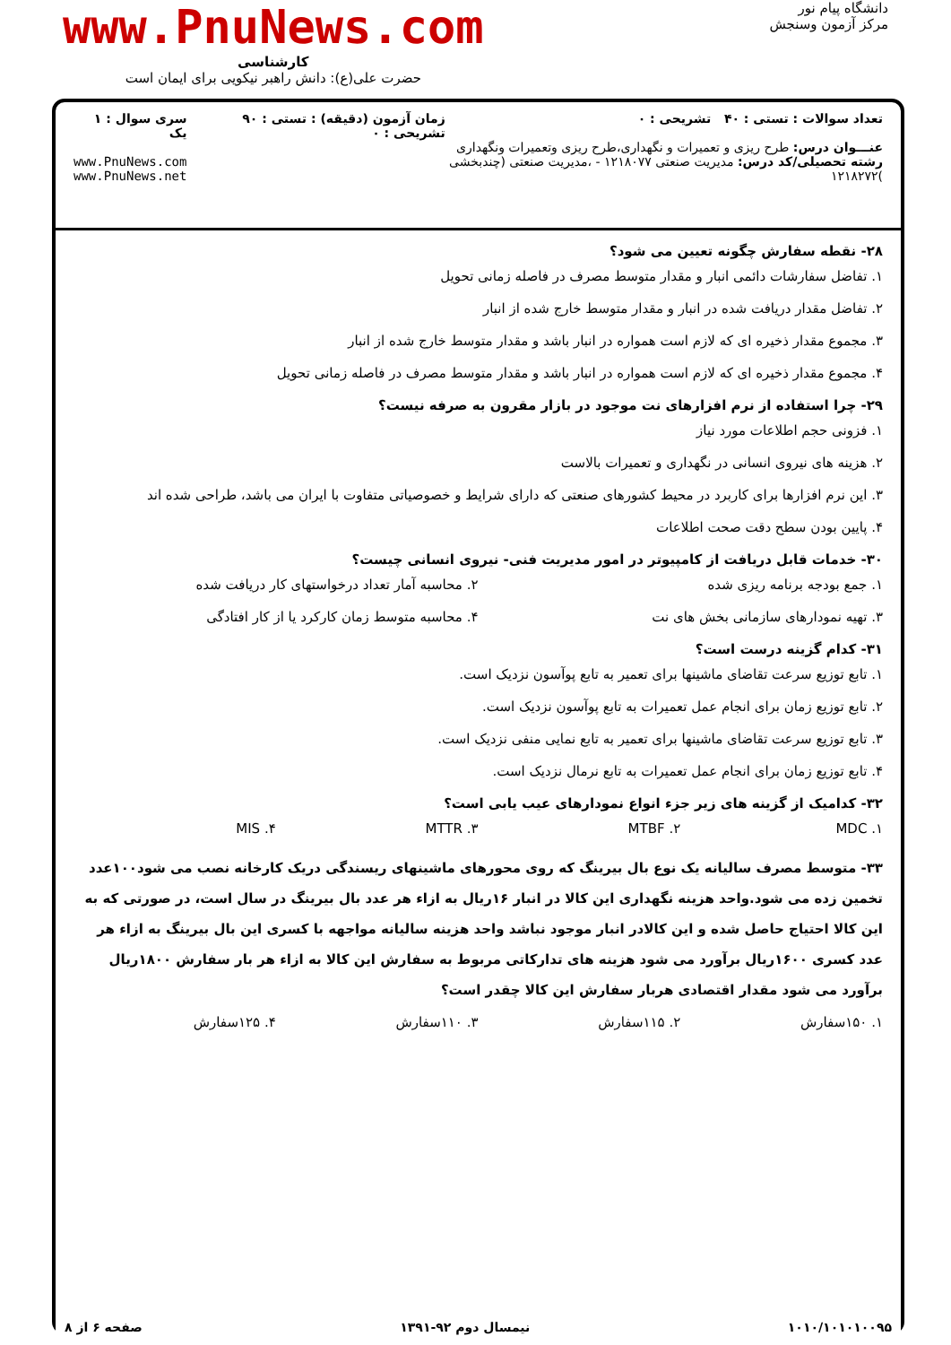دانشگاه پیام نور
مرکز آزمون وسنجش
www.PnuNews.com
کارشناسی
حضرت علی(ع): دانش راهبر نیکویی برای ایمان است
تعداد سوالات : تستی : ۴۰ تشریحی : ۰
عنـــوان درس: طرح ریزی و تعمیرات و نگهداری،طرح ریزی وتعمیرات ونگهداری
رشته تحصیلی/کد درس: مدیریت صنعتی ۱۲۱۸۰۷۷ - ،مدیریت صنعتی (چندبخشی )۱۲۱۸۲۷۲
زمان آزمون (دقیقه) : تستی : ۹۰ تشریحی : ۰
سری سوال : ۱ یک
www.PnuNews.com
www.PnuNews.net
۲۸- نقطه سفارش چگونه تعیین می شود؟
۱. تفاضل سفارشات دائمی انبار و مقدار متوسط مصرف در فاصله زمانی تحویل
۲. تفاضل مقدار دریافت شده در انبار و مقدار متوسط خارج شده از انبار
۳. مجموع مقدار ذخیره ای که لازم است همواره در انبار باشد و مقدار متوسط خارج شده از انبار
۴. مجموع مقدار ذخیره ای که لازم است همواره در انبار باشد و مقدار متوسط مصرف در فاصله زمانی تحویل
۲۹- چرا استفاده از نرم افزارهای نت موجود در بازار مقرون به صرفه نیست؟
۱. فزونی حجم اطلاعات مورد نیاز
۲. هزینه های نیروی انسانی در نگهداری و تعمیرات بالاست
۳. این نرم افزارها برای کاربرد در محیط کشورهای صنعتی که دارای شرایط و خصوصیاتی متفاوت با ایران می باشد، طراحی شده اند
۴. پایین بودن سطح دقت صحت اطلاعات
۳۰- خدمات قابل دریافت از کامپیوتر در امور مدیریت فنی- نیروی انسانی چیست؟
۱. جمع بودجه برنامه ریزی شده
۲. محاسبه آمار تعداد درخواستهای کار دریافت شده
۳. تهیه نمودارهای سازمانی بخش های نت
۴. محاسبه متوسط زمان کارکرد یا از کار افتادگی
۳۱- کدام گزینه درست است؟
۱. تابع توزیع سرعت تقاضای ماشینها برای تعمیر به تابع پوآسون نزدیک است.
۲. تابع توزیع زمان برای انجام عمل تعمیرات به تابع پوآسون نزدیک است.
۳. تابع توزیع سرعت تقاضای ماشینها برای تعمیر به تابع نمایی منفی نزدیک است.
۴. تابع توزیع زمان برای انجام عمل تعمیرات به تابع نرمال نزدیک است.
۳۲- کدامیک از گزینه های زیر جزء انواع نمودارهای عیب یابی است؟
۱. MDC
۲. MTBF
۳. MTTR
۴. MIS
۳۳- متوسط مصرف سالیانه یک نوع بال بیرینگ که روی محورهای ماشینهای ریسندگی دریک کارخانه نصب می شود۱۰۰عدد تخمین زده می شود.واحد هزینه نگهداری این کالا در انبار ۱۶ریال به ازاء هر عدد بال بیرینگ در سال است، در صورتی که به این کالا احتیاج حاصل شده و این کالادر انبار موجود نباشد واحد هزینه سالیانه مواجهه با کسری این بال بیرینگ به ازاء هر عدد کسری ۱۶۰۰ریال برآورد می شود هزینه های تدارکاتی مربوط به سفارش این کالا به ازاء هر بار سفارش ۱۸۰۰ریال برآورد می شود مقدار اقتصادی هربار سفارش این کالا چقدر است؟
۱. ۱۵۰سفارش
۲. ۱۱۵سفارش
۳. ۱۱۰سفارش
۴. ۱۲۵سفارش
۱۰۱۰/۱۰۱۰۱۰۰۹۵ نیمسال دوم ۹۲-۱۳۹۱ صفحه ۶ از ۸